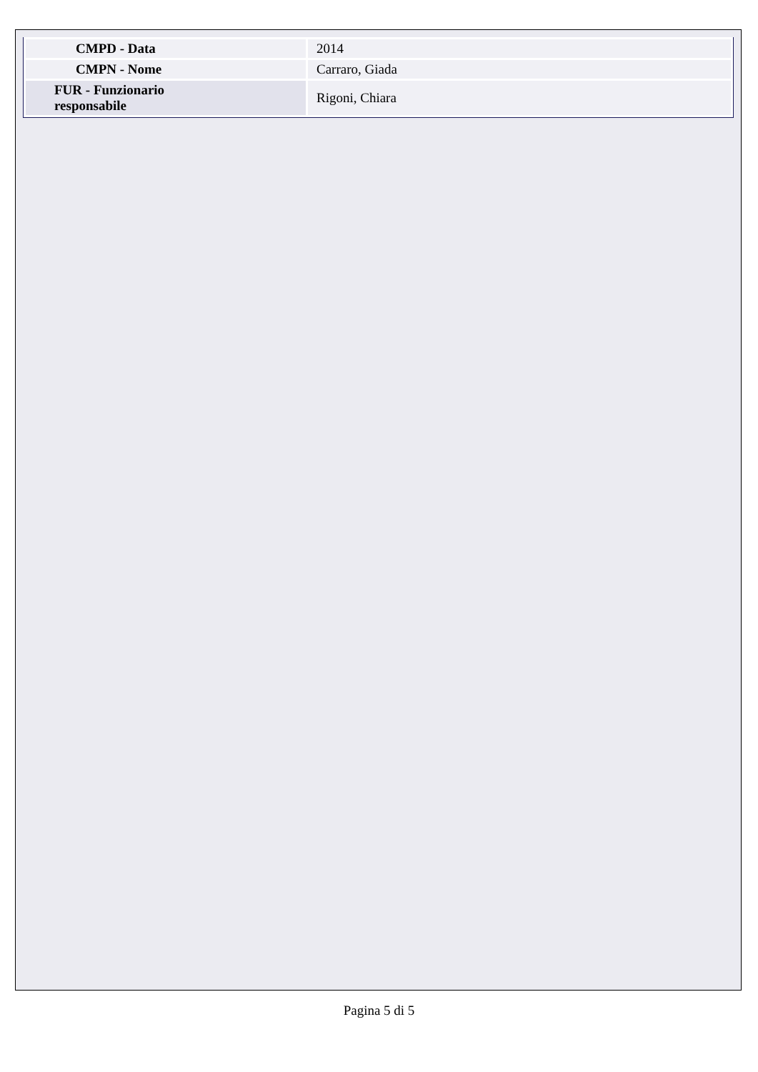| CMPD - Data | 2014 |
| CMPN - Nome | Carraro, Giada |
| FUR - Funzionario responsabile | Rigoni, Chiara |
Pagina 5 di 5